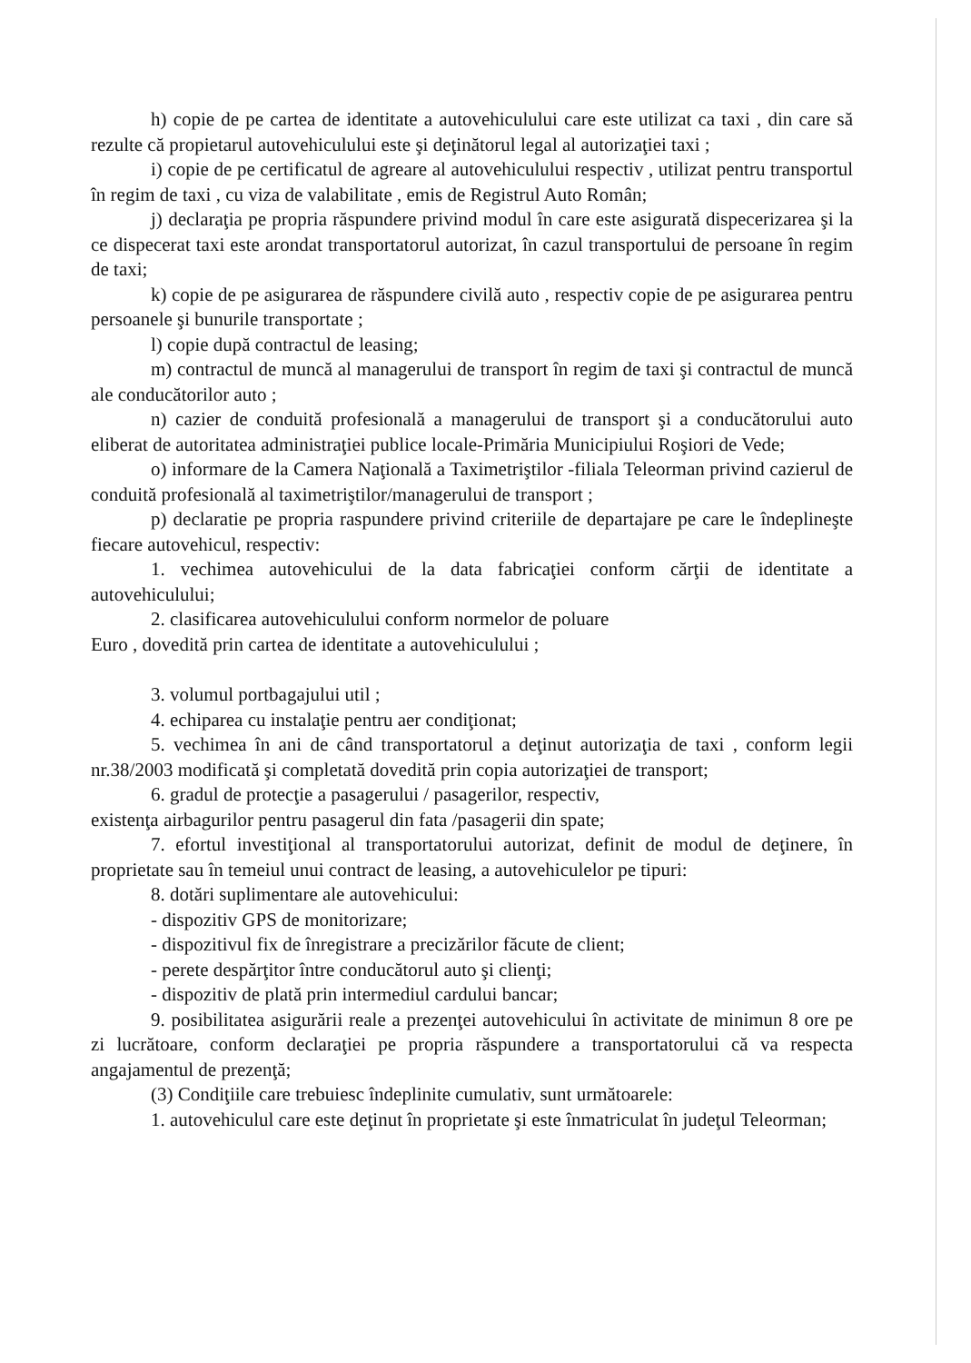h) copie de pe cartea de identitate a autovehiculului care este utilizat ca taxi , din care să rezulte că propietarul autovehiculului este şi deţinătorul legal al autorizaţiei taxi ;
i) copie de pe certificatul de agreare al autovehiculului respectiv , utilizat pentru transportul în regim de taxi , cu viza de valabilitate , emis de Registrul Auto Român;
j) declaraţia pe propria răspundere privind modul în care este asigurată dispecerizarea şi la ce dispecerat taxi este arondat transportatorul autorizat, în cazul transportului de persoane în regim de taxi;
k) copie de pe asigurarea de răspundere civilă auto , respectiv copie de pe asigurarea pentru persoanele şi bunurile transportate ;
l) copie după contractul de leasing;
m) contractul de muncă al managerului de transport în regim de taxi şi contractul de muncă ale conducătorilor auto ;
n) cazier de conduită profesională a managerului de transport şi a conducătorului auto eliberat de autoritatea administraţiei publice locale-Primăria Municipiului Roşiori de Vede;
o) informare de la Camera Naţională a Taximetriştilor -filiala Teleorman privind cazierul de conduită profesională al taximetriştilor/managerului de transport ;
p) declaratie pe propria raspundere privind criteriile de departajare pe care le îndeplineşte fiecare autovehicul, respectiv:
1. vechimea autovehicului de la data fabricaţiei conform cărţii de identitate a autovehiculului;
2. clasificarea autovehiculului conform normelor de poluare
Euro , dovedită prin cartea de identitate a autovehiculului ;
3. volumul portbagajului util ;
4. echiparea cu instalaţie pentru aer condiţionat;
5. vechimea în ani de când transportatorul a deţinut autorizaţia de taxi , conform legii nr.38/2003 modificată şi completată dovedită prin copia autorizaţiei de transport;
6. gradul de protecţie a pasagerului / pasagerilor, respectiv,
existenţa airbagurilor pentru pasagerul din fata /pasagerii din spate;
7. efortul investiţional al transportatorului autorizat, definit de modul de deţinere, în proprietate sau în temeiul unui contract de leasing, a autovehiculelor pe tipuri:
8. dotări suplimentare ale autovehicului:
- dispozitiv GPS de monitorizare;
- dispozitivul fix de înregistrare a precizărilor făcute de client;
- perete despărţitor între conducătorul auto şi clienţi;
- dispozitiv de plată prin intermediul cardului bancar;
9. posibilitatea asigurării reale a prezenţei autovehicului în activitate de minimun 8 ore pe zi lucrătoare, conform declaraţiei pe propria răspundere a transportatorului că va respecta angajamentul de prezenţă;
(3) Condiţiile care trebuiesc îndeplinite cumulativ, sunt următoarele:
1. autovehiculul care este deţinut în proprietate şi este înmatriculat în judeţul Teleorman;